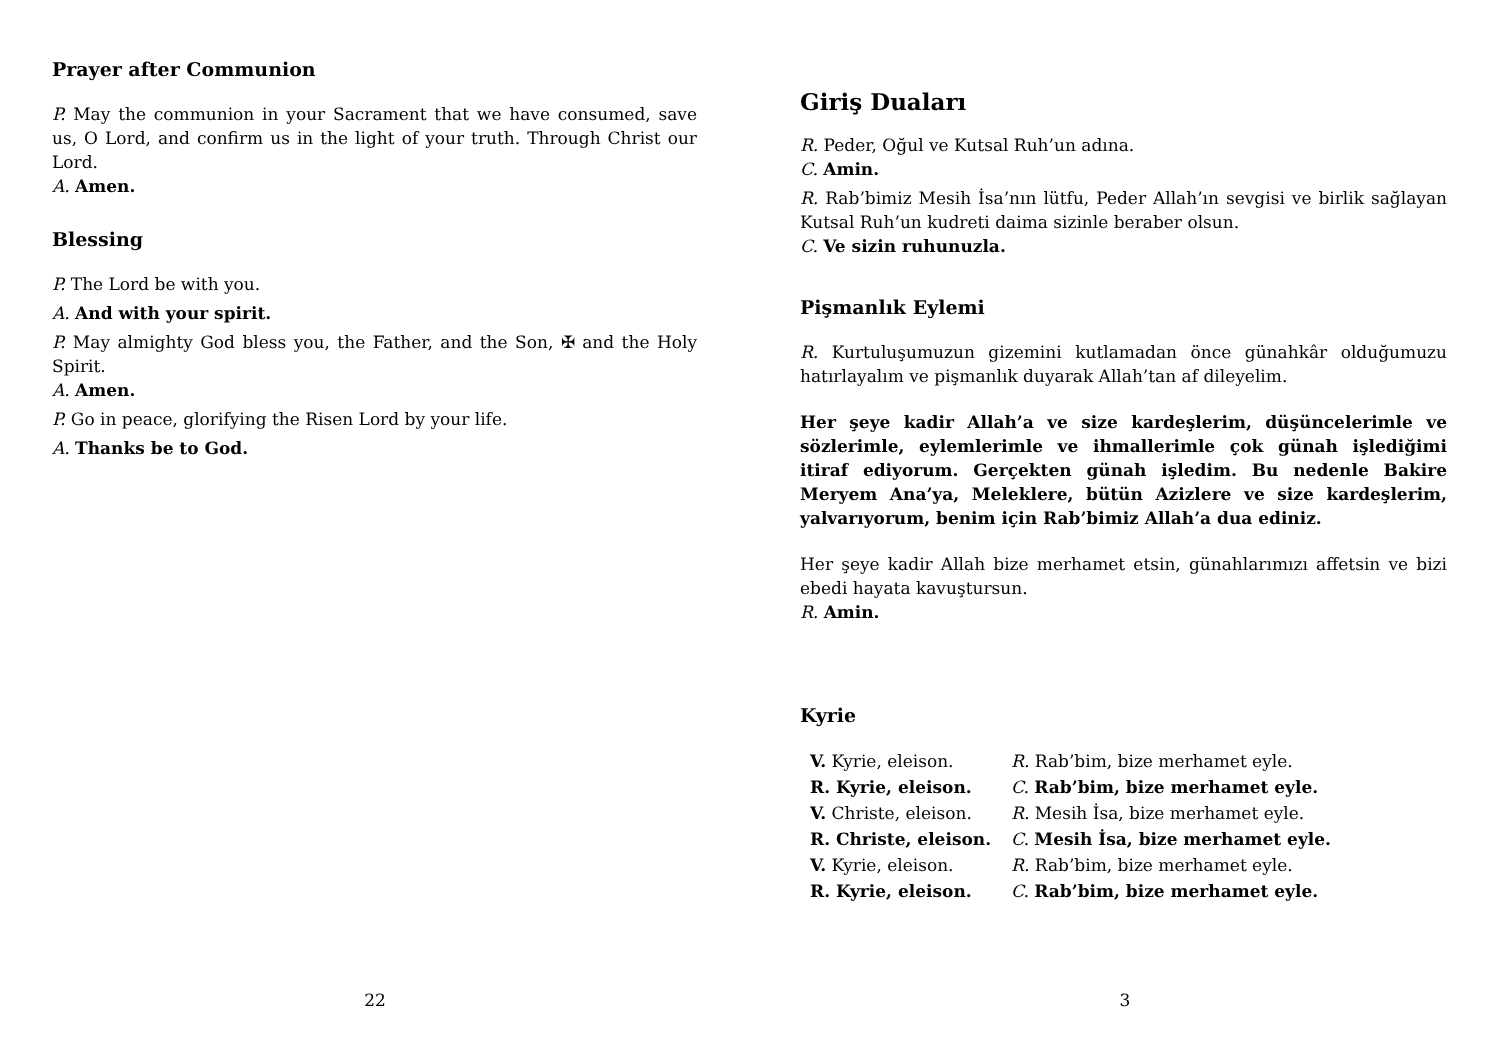Prayer after Communion
P. May the communion in your Sacrament that we have consumed, save us, O Lord, and confirm us in the light of your truth. Through Christ our Lord.
A. Amen.
Blessing
P. The Lord be with you.
A. And with your spirit.
P. May almighty God bless you, the Father, and the Son, ✠ and the Holy Spirit.
A. Amen.
P. Go in peace, glorifying the Risen Lord by your life.
A. Thanks be to God.
22
Giriş Duaları
R. Peder, Oğul ve Kutsal Ruh’un adına.
C. Amin.
R. Rab’bimiz Mesih İsa’nın lütfu, Peder Allah’ın sevgisi ve birlik sağlayan Kutsal Ruh’un kudreti daima sizinle beraber olsun.
C. Ve sizin ruhunuzla.
Pişmanlık Eylemi
R. Kurtuluşumuzun gizemini kutlamadan önce günahkâr olduğumuzu hatırlayalım ve pişmanlık duyarak Allah’tan af dileyelim.
Her şeye kadir Allah’a ve size kardeşlerim, düşüncelerimle ve sözlerimle, eylemlerimle ve ihmallerimle çok günah işlediğimi itiraf ediyorum. Gerçekten günah işledim. Bu nedenle Bakire Meryem Ana’ya, Meleklere, bütün Azizlere ve size kardeşlerim, yalvarıyorum, benim için Rab’bimiz Allah’a dua ediniz.
Her şeye kadir Allah bize merhamet etsin, günahlarımızı affetsin ve bizi ebedi hayata kavuştursun.
R. Amin.
Kyrie
| V. Kyrie, eleison. | R. Rab’bim, bize merhamet eyle. |
| R. Kyrie, eleison. | C. Rab’bim, bize merhamet eyle. |
| V. Christe, eleison. | R. Mesih İsa, bize merhamet eyle. |
| R. Christe, eleison. | C. Mesih İsa, bize merhamet eyle. |
| V. Kyrie, eleison. | R. Rab’bim, bize merhamet eyle. |
| R. Kyrie, eleison. | C. Rab’bim, bize merhamet eyle. |
3